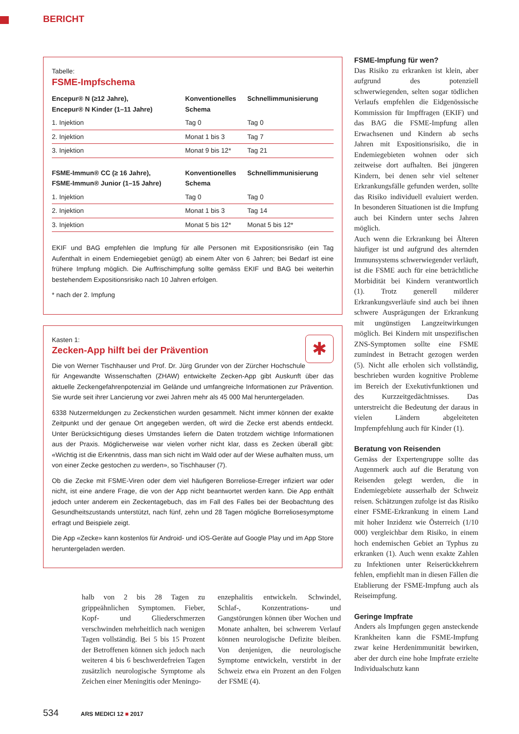BERICHT
Tabelle:
FSME-Impfschema
| Encepur® N (≥12 Jahre), Encepur® N Kinder (1–11 Jahre) | Konventionelles Schema | Schnellimmunisierung |
| --- | --- | --- |
| 1. Injektion | Tag 0 | Tag 0 |
| 2. Injektion | Monat 1 bis 3 | Tag 7 |
| 3. Injektion | Monat 9 bis 12* | Tag 21 |
| FSME-Immun® CC (≥ 16 Jahre), FSME-Immun® Junior (1–15 Jahre) | Konventionelles Schema | Schnellimmunisierung |
| 1. Injektion | Tag 0 | Tag 0 |
| 2. Injektion | Monat 1 bis 3 | Tag 14 |
| 3. Injektion | Monat 5 bis 12* | Monat 5 bis 12* |
EKIF und BAG empfehlen die Impfung für alle Personen mit Expositionsrisiko (ein Tag Aufenthalt in einem Endemiegebiet genügt) ab einem Alter von 6 Jahren; bei Bedarf ist eine frühere Impfung möglich. Die Auffrischimpfung sollte gemäss EKIF und BAG bei weiterhin bestehendem Expositionsrisiko nach 10 Jahren erfolgen.
* nach der 2. Impfung
✱
Kasten 1:
Zecken-App hilft bei der Prävention
Die von Werner Tischhauser und Prof. Dr. Jürg Grunder von der Zürcher Hochschule für Angewandte Wissenschaften (ZHAW) entwickelte Zecken-App gibt Auskunft über das aktuelle Zeckengefahrenpotenzial im Gelände und umfangreiche Informationen zur Prävention. Sie wurde seit ihrer Lancierung vor zwei Jahren mehr als 45 000 Mal heruntergeladen.
6338 Nutzermeldungen zu Zeckenstichen wurden gesammelt. Nicht immer können der exakte Zeitpunkt und der genaue Ort angegeben werden, oft wird die Zecke erst abends entdeckt. Unter Berücksichtigung dieses Umstandes liefern die Daten trotzdem wichtige Informationen aus der Praxis. Möglicherweise war vielen vorher nicht klar, dass es Zecken überall gibt: «Wichtig ist die Erkenntnis, dass man sich nicht im Wald oder auf der Wiese aufhalten muss, um von einer Zecke gestochen zu werden», so Tischhauser (7).
Ob die Zecke mit FSME-Viren oder dem viel häufigeren Borreliose-Erreger infiziert war oder nicht, ist eine andere Frage, die von der App nicht beantwortet werden kann. Die App enthält jedoch unter anderem ein Zeckentagebuch, das im Fall des Falles bei der Beobachtung des Gesundheitszustands unterstützt, nach fünf, zehn und 28 Tagen mögliche Borreliosesymptome erfragt und Beispiele zeigt.
Die App «Zecke» kann kostenlos für Android- und iOS-Geräte auf Google Play und im App Store heruntergeladen werden.
halb von 2 bis 28 Tagen zu grippeähnlichen Symptomen. Fieber, Kopf- und Gliederschmerzen verschwinden mehrheitlich nach wenigen Tagen vollständig. Bei 5 bis 15 Prozent der Betroffenen können sich jedoch nach weiteren 4 bis 6 beschwerdefreien Tagen zusätzlich neurologische Symptome als Zeichen einer Meningitis oder Meningo-
enzephalitis entwickeln. Schwindel, Schlaf-, Konzentrations- und Gangstörungen können über Wochen und Monate anhalten, bei schwerem Verlauf können neurologische Defizite bleiben. Von denjenigen, die neurologische Symptome entwickeln, verstirbt in der Schweiz etwa ein Prozent an den Folgen der FSME (4).
FSME-Impfung für wen?
Das Risiko zu erkranken ist klein, aber aufgrund des potenziell schwerwiegenden, selten sogar tödlichen Verlaufs empfehlen die Eidgenössische Kommission für Impffragen (EKIF) und das BAG die FSME-Impfung allen Erwachsenen und Kindern ab sechs Jahren mit Expositionsrisiko, die in Endemiegebieten wohnen oder sich zeitweise dort aufhalten. Bei jüngeren Kindern, bei denen sehr viel seltener Erkrankungsfälle gefunden werden, sollte das Risiko individuell evaluiert werden. In besonderen Situationen ist die Impfung auch bei Kindern unter sechs Jahren möglich.
Auch wenn die Erkrankung bei Älteren häufiger ist und aufgrund des alternden Immunsystems schwerwiegender verläuft, ist die FSME auch für eine beträchtliche Morbidität bei Kindern verantwortlich (1). Trotz generell milderer Erkrankungsverläufe sind auch bei ihnen schwere Ausprägungen der Erkrankung mit ungünstigen Langzeitwirkungen möglich. Bei Kindern mit unspezifischen ZNS-Symptomen sollte eine FSME zumindest in Betracht gezogen werden (5). Nicht alle erholen sich vollständig, beschrieben wurden kognitive Probleme im Bereich der Exekutivfunktionen und des Kurzzeitgedächtnisses. Das unterstreicht die Bedeutung der daraus in vielen Ländern abgeleiteten Impfempfehlung auch für Kinder (1).
Beratung von Reisenden
Gemäss der Expertengruppe sollte das Augenmerk auch auf die Beratung von Reisenden gelegt werden, die in Endemiegebiete ausserhalb der Schweiz reisen. Schätzungen zufolge ist das Risiko einer FSME-Erkrankung in einem Land mit hoher Inzidenz wie Österreich (1/10 000) vergleichbar dem Risiko, in einem hoch endemischen Gebiet an Typhus zu erkranken (1). Auch wenn exakte Zahlen zu Infektionen unter Reiserückkehrern fehlen, empfiehlt man in diesen Fällen die Etablierung der FSME-Impfung auch als Reiseimpfung.
Geringe Impfrate
Anders als Impfungen gegen ansteckende Krankheiten kann die FSME-Impfung zwar keine Herdenimmunität bewirken, aber der durch eine hohe Impfrate erzielte Individualschutz kann
534 ARS MEDICI 12 ■ 2017